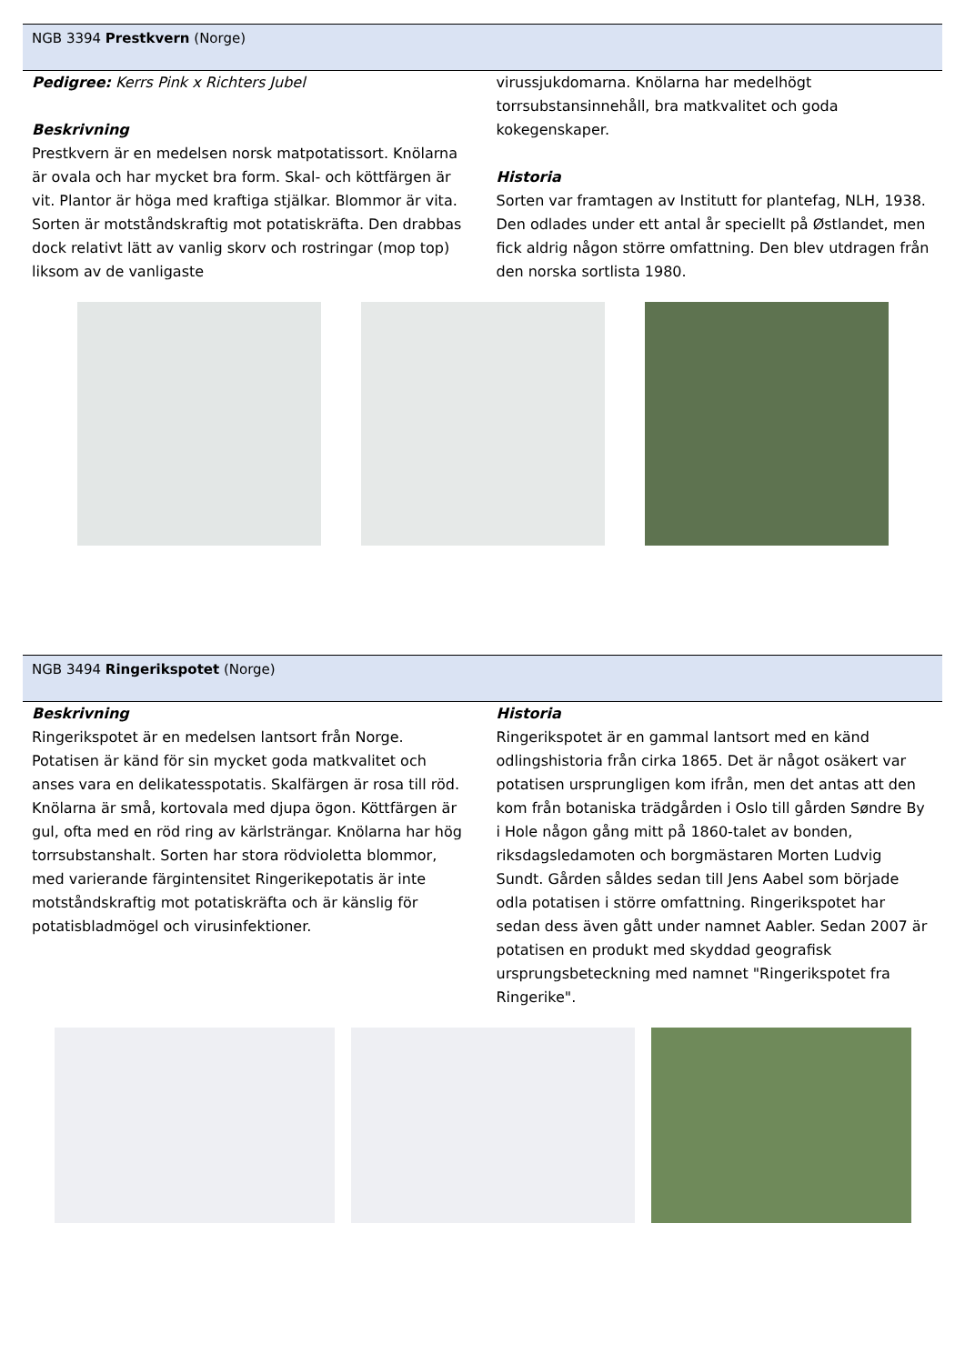NGB 3394 Prestkvern (Norge)
Pedigree: Kerrs Pink x Richters Jubel
Beskrivning
Prestkvern är en medelsen norsk matpotatissort. Knölarna är ovala och har mycket bra form. Skal- och köttfärgen är vit. Plantor är höga med kraftiga stjälkar. Blommor är vita. Sorten är motståndskraftig mot potatiskräfta. Den drabbas dock relativt lätt av vanlig skorv och rostringar (mop top) liksom av de vanligaste
virussjukdomarna. Knölarna har medelhögt torrsubstansinnehåll, bra matkvalitet och goda kokegenskaper.
Historia
Sorten var framtagen av Institutt for plantefag, NLH, 1938. Den odlades under ett antal år speciellt på Østlandet, men fick aldrig någon större omfattning. Den blev utdragen från den norska sortlista 1980.
NGB 3494 Ringerikspotet (Norge)
Beskrivning
Ringerikspotet är en medelsen lantsort från Norge. Potatisen är känd för sin mycket goda matkvalitet och anses vara en delikatesspotatis. Skalfärgen är rosa till röd. Knölarna är små, kortovala med djupa ögon. Köttfärgen är gul, ofta med en röd ring av kärlsträngar. Knölarna har hög torrsubstanshalt. Sorten har stora rödvioletta blommor, med varierande färgintensitet Ringerikepotatis är inte motståndskraftig mot potatiskräfta och är känslig för potatisbladmögel och virusinfektioner.
Historia
Ringerikspotet är en gammal lantsort med en känd odlingshistoria från cirka 1865. Det är något osäkert var potatisen ursprungligen kom ifrån, men det antas att den kom från botaniska trädgården i Oslo till gården Søndre By i Hole någon gång mitt på 1860-talet av bonden, riksdagsledamoten och borgmästaren Morten Ludvig Sundt. Gården såldes sedan till Jens Aabel som började odla potatisen i större omfattning. Ringerikspotet har sedan dess även gått under namnet Aabler. Sedan 2007 är potatisen en produkt med skyddad geografisk ursprungsbeteckning med namnet "Ringerikspotet fra Ringerike".